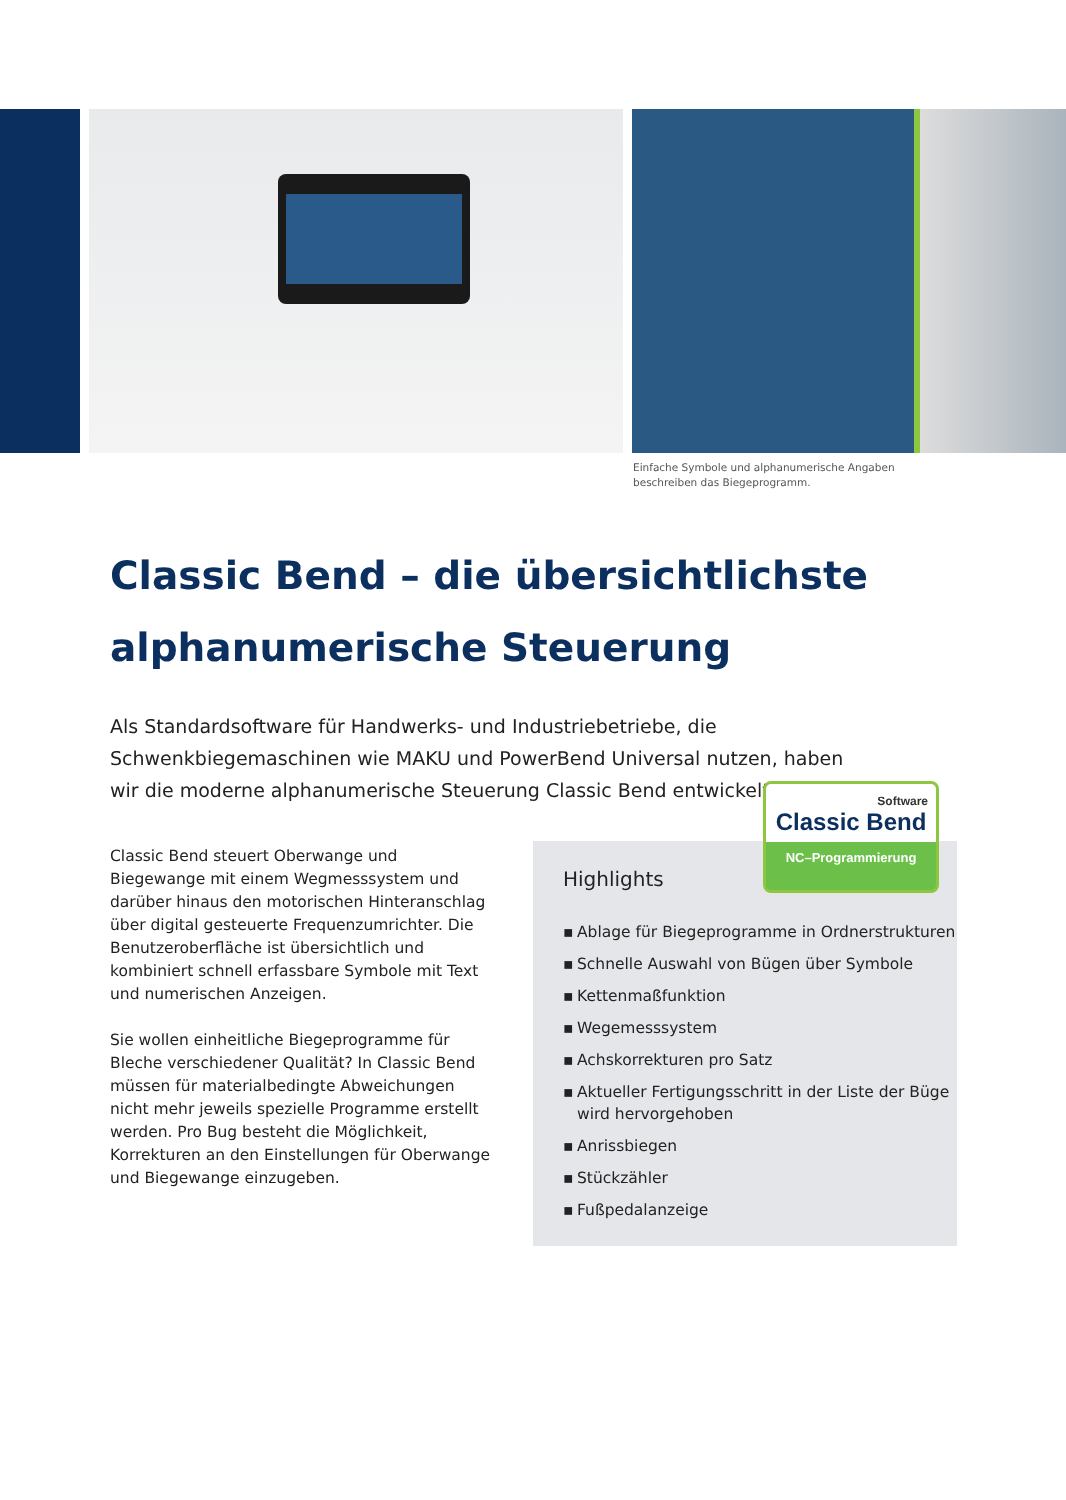Einfache Symbole und alphanumerische Angaben
beschreiben das Biegeprogramm.
Classic Bend – die übersichtlichste
alphanumerische Steuerung
Als Standardsoftware für Handwerks- und Industriebetriebe, die Schwenkbiegemaschinen wie MAKU und PowerBend Universal nutzen, haben wir die moderne alphanumerische Steuerung Classic Bend entwickelt.
Classic Bend steuert Oberwange und Biegewange mit einem Wegmesssystem und darüber hinaus den motorischen Hinteranschlag über digital gesteuerte Frequenzumrichter. Die Benutzeroberfläche ist übersichtlich und kombiniert schnell erfassbare Symbole mit Text und numerischen Anzeigen.
Sie wollen einheitliche Biegeprogramme für Bleche verschiedener Qualität? In Classic Bend müssen für materialbedingte Abweichungen nicht mehr jeweils spezielle Programme erstellt werden. Pro Bug besteht die Möglichkeit, Korrekturen an den Einstellungen für Oberwange und Biegewange einzugeben.
Highlights
▪ Ablage für Biegeprogramme in Ordnerstrukturen
▪ Schnelle Auswahl von Bügen über Symbole
▪ Kettenmaßfunktion
▪ Wegemesssystem
▪ Achskorrekturen pro Satz
▪ Aktueller Fertigungsschritt in der Liste der Büge wird hervorgehoben
▪ Anrissbiegen
▪ Stückzähler
▪ Fußpedalanzeige
Software
Classic Bend
NC–Programmierung